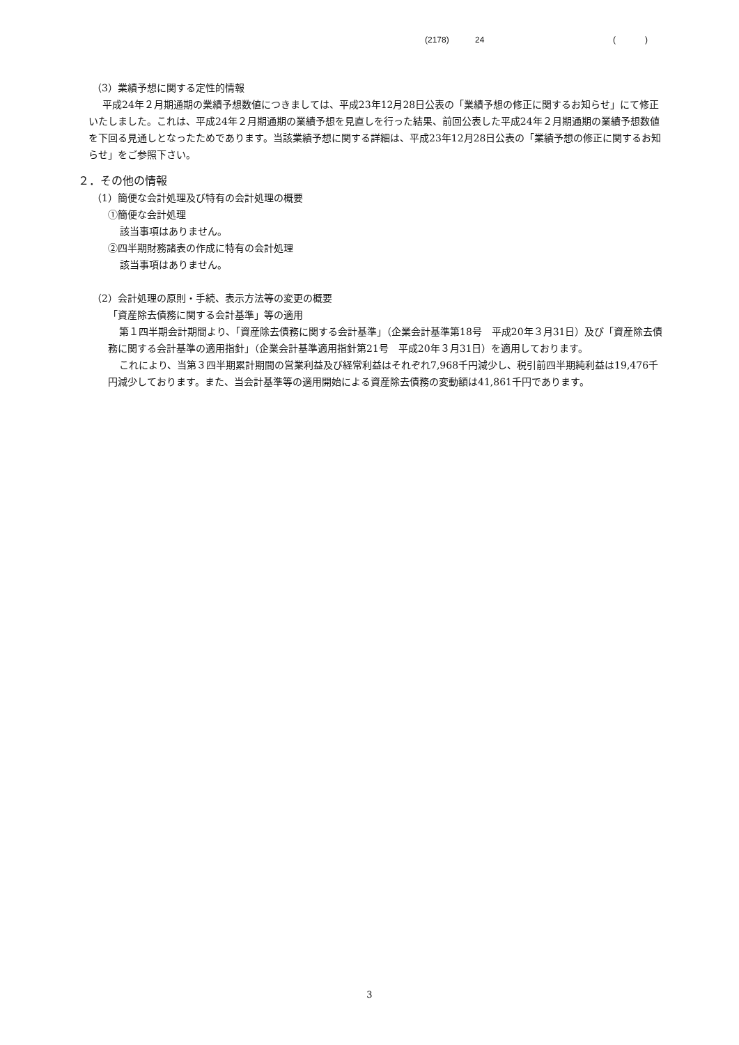(2178) 24 ( )
（3）業績予想に関する定性的情報
平成24年２月期通期の業績予想数値につきましては、平成23年12月28日公表の「業績予想の修正に関するお知らせ」にて修正いたしました。これは、平成24年２月期通期の業績予想を見直しを行った結果、前回公表した平成24年２月期通期の業績予想数値を下回る見通しとなったためであります。当該業績予想に関する詳細は、平成23年12月28日公表の「業績予想の修正に関するお知らせ」をご参照下さい。
２．その他の情報
（1）簡便な会計処理及び特有の会計処理の概要
①簡便な会計処理
該当事項はありません。
②四半期財務諸表の作成に特有の会計処理
該当事項はありません。
（2）会計処理の原則・手続、表示方法等の変更の概要
「資産除去債務に関する会計基準」等の適用
第１四半期会計期間より、「資産除去債務に関する会計基準」（企業会計基準第18号　平成20年３月31日）及び「資産除去債務に関する会計基準の適用指針」（企業会計基準適用指針第21号　平成20年３月31日）を適用しております。
これにより、当第３四半期累計期間の営業利益及び経常利益はそれぞれ7,968千円減少し、税引前四半期純利益は19,476千円減少しております。また、当会計基準等の適用開始による資産除去債務の変動額は41,861千円であります。
3